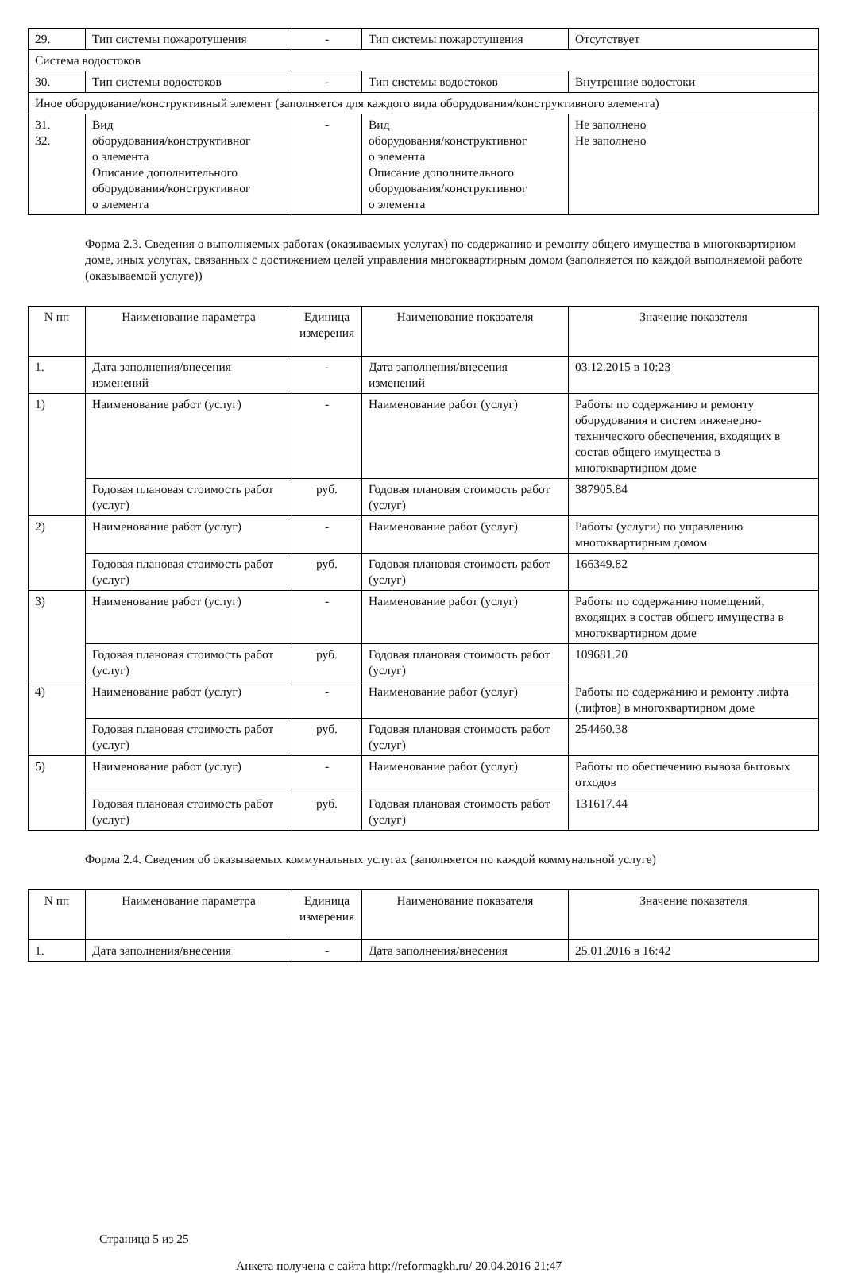| 29. | Тип системы пожаротушения | - | Тип системы пожаротушения | Отсутствует |
| Система водостоков | | | | |
| 30. | Тип системы водостоков | - | Тип системы водостоков | Внутренние водостоки |
| Иное оборудование/конструктивный элемент (заполняется для каждого вида оборудования/конструктивного элемента) | | | | |
| 31. 32. | Вид оборудования/конструктивног о элемента Описание дополнительного оборудования/конструктивног о элемента | - | Вид оборудования/конструктивног о элемента Описание дополнительного оборудования/конструктивног о элемента | Не заполнено Не заполнено |
Форма 2.3. Сведения о выполняемых работах (оказываемых услугах) по содержанию и ремонту общего имущества в многоквартирном доме, иных услугах, связанных с достижением целей управления многоквартирным домом (заполняется по каждой выполняемой работе (оказываемой услуге))
| N пп | Наименование параметра | Единица измерения | Наименование показателя | Значение показателя |
| --- | --- | --- | --- | --- |
| 1. | Дата заполнения/внесения изменений | - | Дата заполнения/внесения изменений | 03.12.2015 в 10:23 |
| 1) | Наименование работ (услуг) | - | Наименование работ (услуг) | Работы по содержанию и ремонту оборудования и систем инженерно-технического обеспечения, входящих в состав общего имущества в многоквартирном доме |
| | Годовая плановая стоимость работ (услуг) | руб. | Годовая плановая стоимость работ (услуг) | 387905.84 |
| 2) | Наименование работ (услуг) | - | Наименование работ (услуг) | Работы (услуги) по управлению многоквартирным домом |
| | Годовая плановая стоимость работ (услуг) | руб. | Годовая плановая стоимость работ (услуг) | 166349.82 |
| 3) | Наименование работ (услуг) | - | Наименование работ (услуг) | Работы по содержанию помещений, входящих в состав общего имущества в многоквартирном доме |
| | Годовая плановая стоимость работ (услуг) | руб. | Годовая плановая стоимость работ (услуг) | 109681.20 |
| 4) | Наименование работ (услуг) | - | Наименование работ (услуг) | Работы по содержанию и ремонту лифта (лифтов) в многоквартирном доме |
| | Годовая плановая стоимость работ (услуг) | руб. | Годовая плановая стоимость работ (услуг) | 254460.38 |
| 5) | Наименование работ (услуг) | - | Наименование работ (услуг) | Работы по обеспечению вывоза бытовых отходов |
| | Годовая плановая стоимость работ (услуг) | руб. | Годовая плановая стоимость работ (услуг) | 131617.44 |
Форма 2.4. Сведения об оказываемых коммунальных услугах (заполняется по каждой коммунальной услуге)
| N пп | Наименование параметра | Единица измерения | Наименование показателя | Значение показателя |
| --- | --- | --- | --- | --- |
| 1. | Дата заполнения/внесения | - | Дата заполнения/внесения | 25.01.2016 в 16:42 |
Страница 5 из 25
Анкета получена с сайта http://reformagkh.ru/ 20.04.2016 21:47